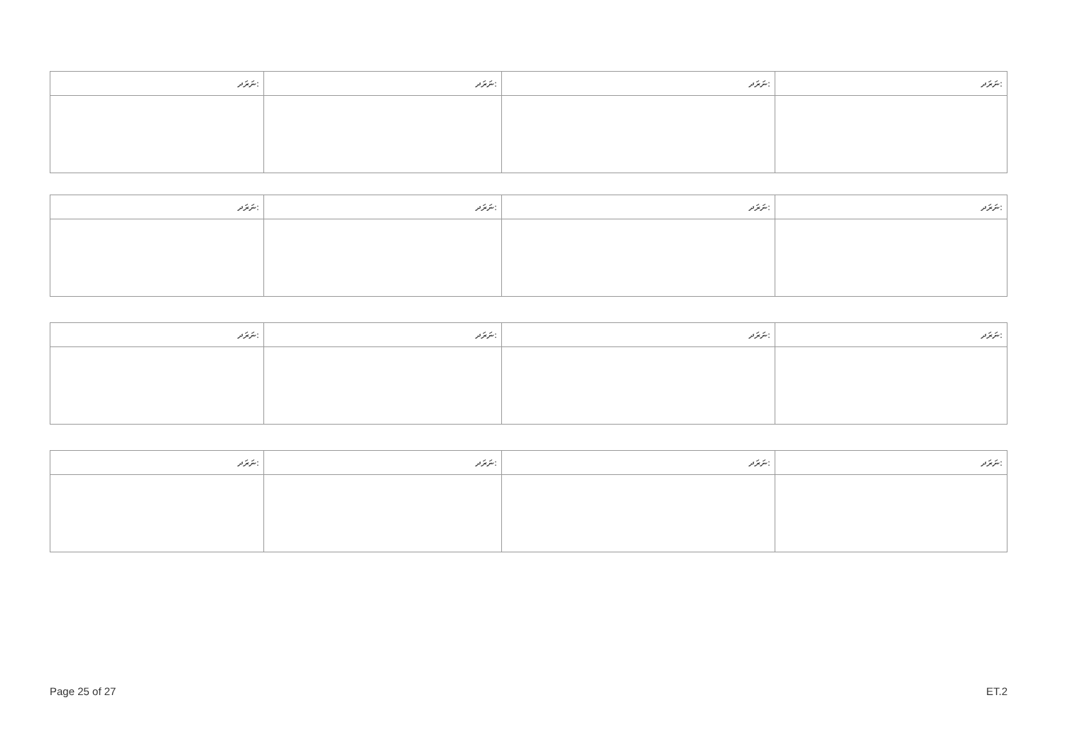| ނަރަދ: | ނަރަދ: | ނަރަދ: | ނަރަދ: |
| ނަރަދ: | ނަރަދ: | ނަރަދ: | ނަރަދ: |
| ނަރަދ: | ނަރަދ: | ނަރަދ: | ނަރަދ: |
| ނަރަދ: | ނަރަދ: | ނަރަދ: | ނަރަދ: |
Page 25 of 27 ET.2